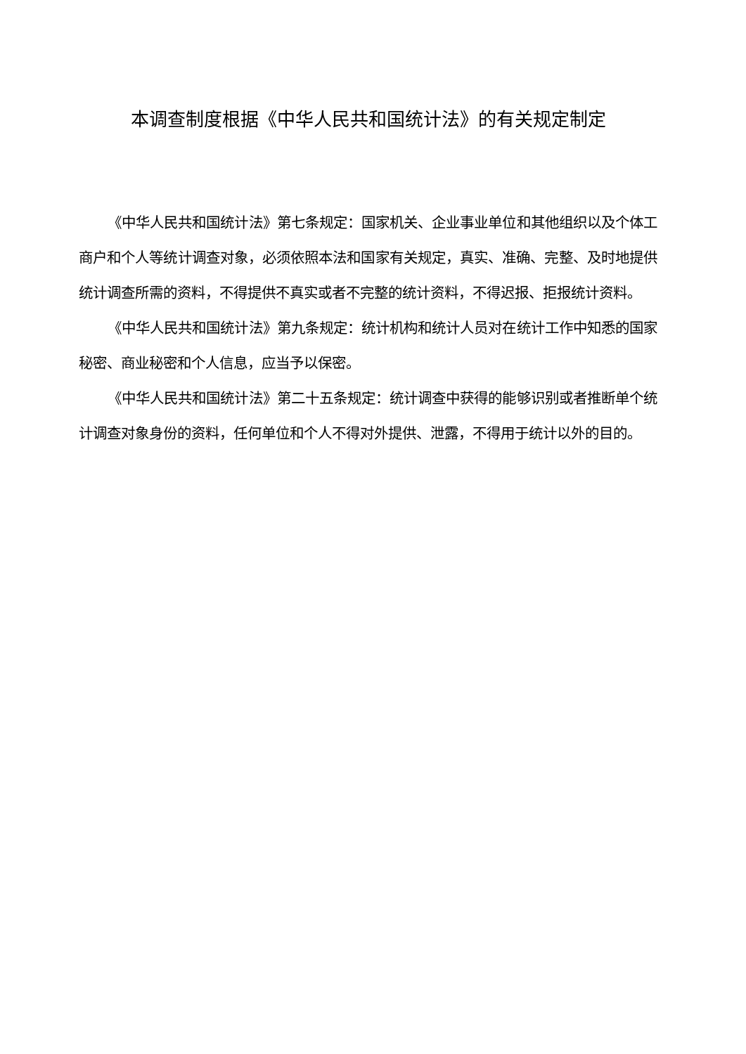本调查制度根据《中华人民共和国统计法》的有关规定制定
《中华人民共和国统计法》第七条规定：国家机关、企业事业单位和其他组织以及个体工商户和个人等统计调查对象，必须依照本法和国家有关规定，真实、准确、完整、及时地提供统计调查所需的资料，不得提供不真实或者不完整的统计资料，不得迟报、拒报统计资料。
《中华人民共和国统计法》第九条规定：统计机构和统计人员对在统计工作中知悉的国家秘密、商业秘密和个人信息，应当予以保密。
《中华人民共和国统计法》第二十五条规定：统计调查中获得的能够识别或者推断单个统计调查对象身份的资料，任何单位和个人不得对外提供、泄露，不得用于统计以外的目的。